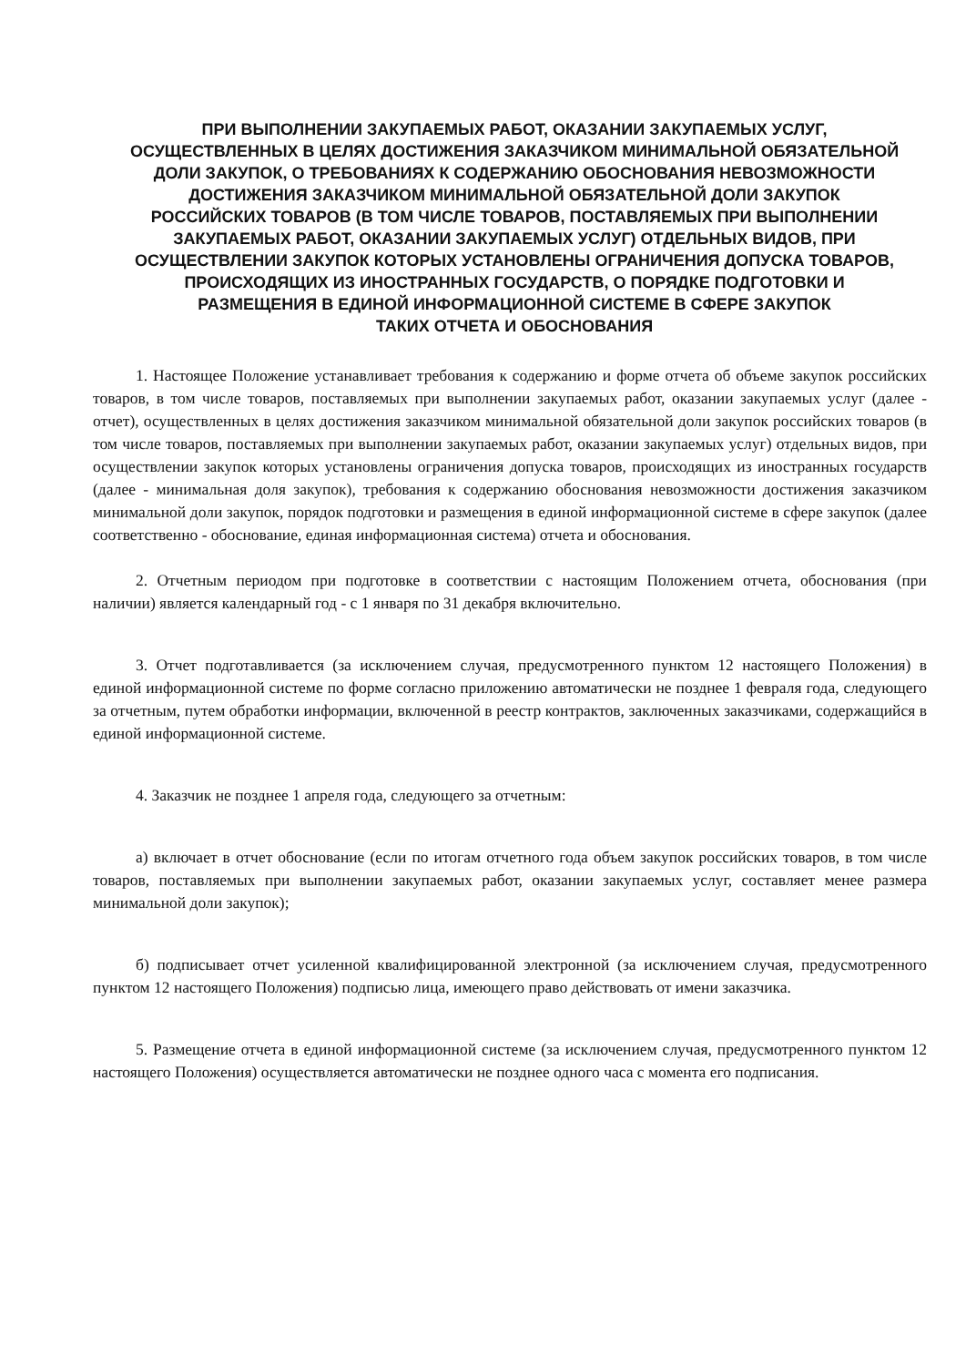ПРИ ВЫПОЛНЕНИИ ЗАКУПАЕМЫХ РАБОТ, ОКАЗАНИИ ЗАКУПАЕМЫХ УСЛУГ, ОСУЩЕСТВЛЕННЫХ В ЦЕЛЯХ ДОСТИЖЕНИЯ ЗАКАЗЧИКОМ МИНИМАЛЬНОЙ ОБЯЗАТЕЛЬНОЙ ДОЛИ ЗАКУПОК, О ТРЕБОВАНИЯХ К СОДЕРЖАНИЮ ОБОСНОВАНИЯ НЕВОЗМОЖНОСТИ ДОСТИЖЕНИЯ ЗАКАЗЧИКОМ МИНИМАЛЬНОЙ ОБЯЗАТЕЛЬНОЙ ДОЛИ ЗАКУПОК РОССИЙСКИХ ТОВАРОВ (В ТОМ ЧИСЛЕ ТОВАРОВ, ПОСТАВЛЯЕМЫХ ПРИ ВЫПОЛНЕНИИ ЗАКУПАЕМЫХ РАБОТ, ОКАЗАНИИ ЗАКУПАЕМЫХ УСЛУГ) ОТДЕЛЬНЫХ ВИДОВ, ПРИ ОСУЩЕСТВЛЕНИИ ЗАКУПОК КОТОРЫХ УСТАНОВЛЕНЫ ОГРАНИЧЕНИЯ ДОПУСКА ТОВАРОВ, ПРОИСХОДЯЩИХ ИЗ ИНОСТРАННЫХ ГОСУДАРСТВ, О ПОРЯДКЕ ПОДГОТОВКИ И РАЗМЕЩЕНИЯ В ЕДИНОЙ ИНФОРМАЦИОННОЙ СИСТЕМЕ В СФЕРЕ ЗАКУПОК
ТАКИХ ОТЧЕТА И ОБОСНОВАНИЯ
1. Настоящее Положение устанавливает требования к содержанию и форме отчета об объеме закупок российских товаров, в том числе товаров, поставляемых при выполнении закупаемых работ, оказании закупаемых услуг (далее - отчет), осуществленных в целях достижения заказчиком минимальной обязательной доли закупок российских товаров (в том числе товаров, поставляемых при выполнении закупаемых работ, оказании закупаемых услуг) отдельных видов, при осуществлении закупок которых установлены ограничения допуска товаров, происходящих из иностранных государств (далее - минимальная доля закупок), требования к содержанию обоснования невозможности достижения заказчиком минимальной доли закупок, порядок подготовки и размещения в единой информационной системе в сфере закупок (далее соответственно - обоснование, единая информационная система) отчета и обоснования.
2. Отчетным периодом при подготовке в соответствии с настоящим Положением отчета, обоснования (при наличии) является календарный год - с 1 января по 31 декабря включительно.
3. Отчет подготавливается (за исключением случая, предусмотренного пунктом 12 настоящего Положения) в единой информационной системе по форме согласно приложению автоматически не позднее 1 февраля года, следующего за отчетным, путем обработки информации, включенной в реестр контрактов, заключенных заказчиками, содержащийся в единой информационной системе.
4. Заказчик не позднее 1 апреля года, следующего за отчетным:
а) включает в отчет обоснование (если по итогам отчетного года объем закупок российских товаров, в том числе товаров, поставляемых при выполнении закупаемых работ, оказании закупаемых услуг, составляет менее размера минимальной доли закупок);
б) подписывает отчет усиленной квалифицированной электронной (за исключением случая, предусмотренного пунктом 12 настоящего Положения) подписью лица, имеющего право действовать от имени заказчика.
5. Размещение отчета в единой информационной системе (за исключением случая, предусмотренного пунктом 12 настоящего Положения) осуществляется автоматически не позднее одного часа с момента его подписания.